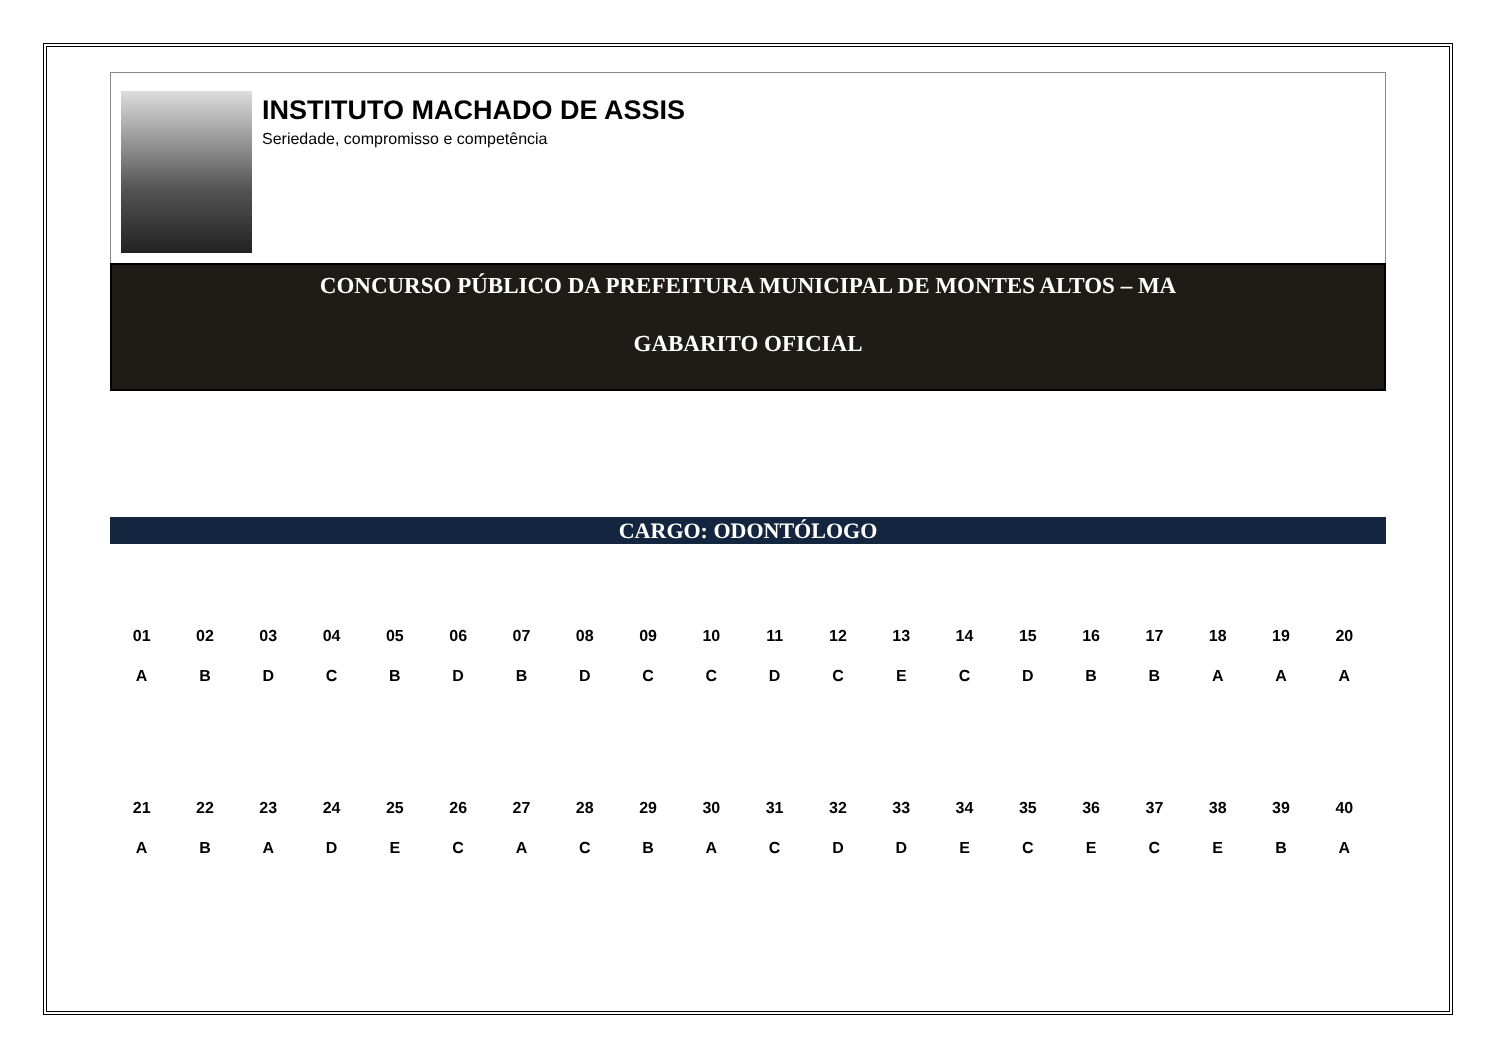INSTITUTO MACHADO DE ASSIS
Seriedade, compromisso e competência
CONCURSO PÚBLICO DA PREFEITURA MUNICIPAL DE MONTES ALTOS – MA
GABARITO OFICIAL
CARGO: ODONTÓLOGO
| 01 | 02 | 03 | 04 | 05 | 06 | 07 | 08 | 09 | 10 | 11 | 12 | 13 | 14 | 15 | 16 | 17 | 18 | 19 | 20 |
| --- | --- | --- | --- | --- | --- | --- | --- | --- | --- | --- | --- | --- | --- | --- | --- | --- | --- | --- | --- |
| A | B | D | C | B | D | B | D | C | C | D | C | E | C | D | B | B | A | A | A |
| 21 | 22 | 23 | 24 | 25 | 26 | 27 | 28 | 29 | 30 | 31 | 32 | 33 | 34 | 35 | 36 | 37 | 38 | 39 | 40 |
| A | B | A | D | E | C | A | C | B | A | C | D | D | E | C | E | C | E | B | A |